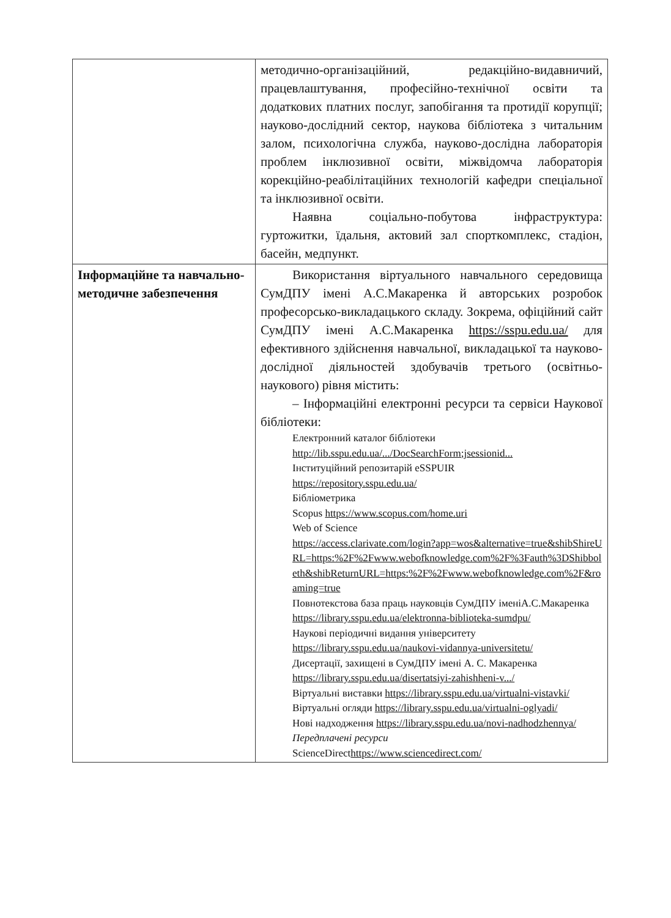| | методично-організаційний, редакційно-видавничий, працевлаштування, професійно-технічної освіти та додаткових платних послуг, запобігання та протидії корупції; науково-дослідний сектор, наукова бібліотека з читальним залом, психологічна служба, науково-дослідна лабораторія проблем інклюзивної освіти, міжвідомча лабораторія корекційно-реабілітаційних технологій кафедри спеціальної та інклюзивної освіти. Наявна соціально-побутова інфраструктура: гуртожитки, їдальня, актовий зал спорткомплекс, стадіон, басейн, медпункт. |
| Інформаційне та навчально-методичне забезпечення | Використання віртуального навчального середовища СумДПУ імені А.С.Макаренка й авторських розробок професорсько-викладацького складу. Зокрема, офіційний сайт СумДПУ імені А.С.Макаренка https://sspu.edu.ua/ для ефективного здійснення навчальної, викладацької та науково-дослідної діяльностей здобувачів третього (освітньо-наукового) рівня містить: – Інформаційні електронні ресурси та сервіси Наукової бібліотеки: Електронний каталог бібліотеки http://lib.sspu.edu.ua/.../DocSearchForm;jsessionid... Інституційний репозитарій eSSPUIR https://repository.sspu.edu.ua/ Бібліометрика Scopus https://www.scopus.com/home.uri Web of Science https://access.clarivate.com/login?app=wos&alternative=true&shibShireURL=https:%2F%2Fwww.webofknowledge.com%2F%3Fauth%3DShibboleth&shibReturnURL=https:%2F%2Fwww.webofknowledge.com%2F&roaming=true Повнотекстова база праць науковців СумДПУ іменіА.С.Макаренка https://library.sspu.edu.ua/elektronna-biblioteka-sumdpu/ Наукові періодичні видання університету https://library.sspu.edu.ua/naukovi-vidannya-universitetu/ Дисертації, захищені в СумДПУ імені А. С. Макаренка https://library.sspu.edu.ua/disertatsiyi-zahishheni-v.../ Віртуальні виставки https://library.sspu.edu.ua/virtualni-vistavki/ Віртуальні огляди https://library.sspu.edu.ua/virtualni-oglyadi/ Нові надходження https://library.sspu.edu.ua/novi-nadhodzhennya/ Передплачені ресурси ScienceDirect https://www.sciencedirect.com/ |